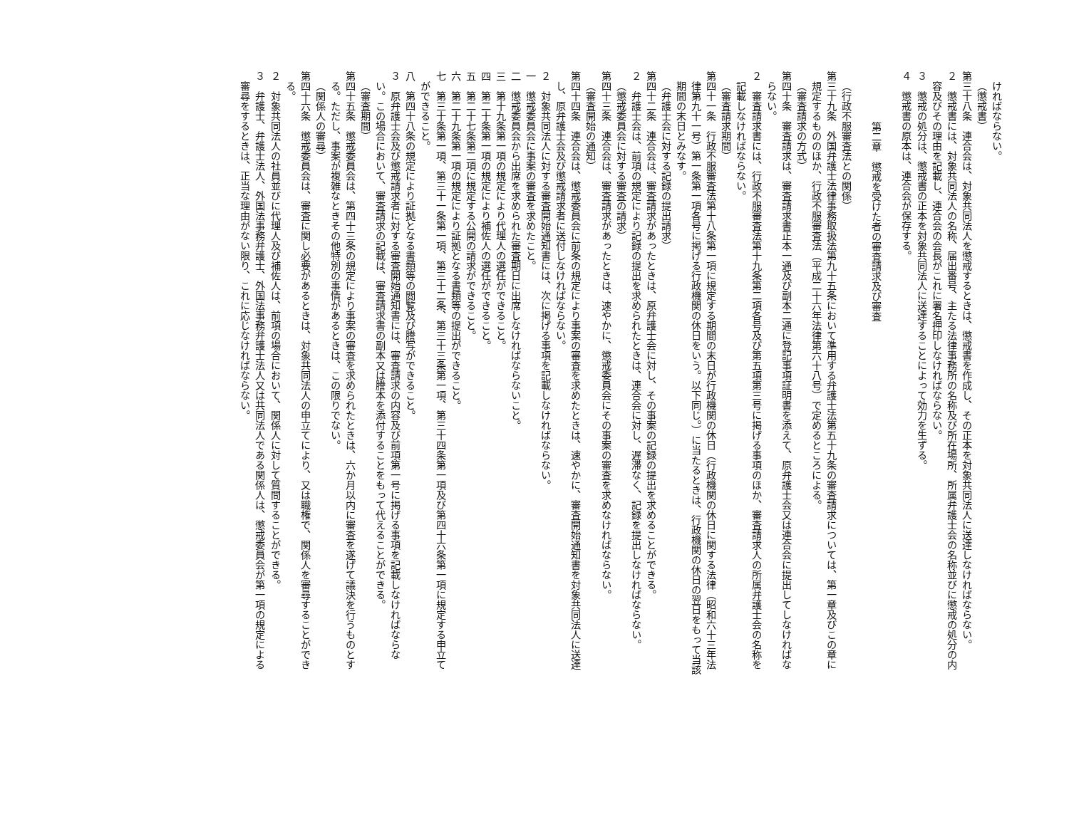ければならない。
（懲戒書）
第三十八条　連合会は、対象共同法人を懲戒するときは、懲戒書を作成し、その正本を対象共同法人に送達しなければならない。
２　懲戒書には、対象共同法人の名称、届出番号、主たる法律事務所の名称及び所在場所、所属弁護士会の名称並びに懲戒の処分の内容及びその理由を記載し、連合会の会長がこれに署名押印しなければならない。
３　懲戒の処分は、懲戒書の正本を対象共同法人に送達することによって効力を生ずる。
４　懲戒書の原本は、連合会が保存する。
第二章　懲戒を受けた者の審査請求及び審査
（行政不服審査法との関係）
第三十九条　外国弁護士法律事務取扱法第九十五条において準用する弁護士法第五十九条の審査請求については、第一章及びこの章に規定するもののほか、行政不服審査法（平成二十六年法律第六十八号）で定めるところによる。
（審査請求の方式）
第四十条　審査請求は、審査請求書正本一通及び副本二通に登記事項証明書を添えて、原弁護士会又は連合会に提出してしなければならない。
２　審査請求書には、行政不服審査法第十九条第二項各号及び第五項第三号に掲げる事項のほか、審査請求人の所属弁護士会の名称を記載しなければならない。
（審査請求期間）
第四十一条　行政不服審査法第十八条第一項に規定する期間の末日が行政機関の休日（行政機関の休日に関する法律（昭和六十三年法律第九十一号）第一条第一項各号に掲げる行政機関の休日をいう。以下同じ。）に当たるときは、行政機関の休日の翌日をもって当該期間の末日とみなす。
（弁護士会に対する記録の提出請求）
第四十二条　連合会は、審査請求があったときは、原弁護士会に対し、その事案の記録の提出を求めることができる。
２　弁護士会は、前項の規定により記録の提出を求められたときは、連合会に対し、遅滞なく、記録を提出しなければならない。
（懲戒委員会に対する審査の請求）
第四十三条　連合会は、審査請求があったときは、速やかに、懲戒委員会にその事案の審査を求めなければならない。
（審査開始の通知）
第四十四条　連合会は、懲戒委員会に前条の規定により事案の審査を求めたときは、速やかに、審査開始通知書を対象共同法人に送達し、原弁護士会及び懲戒請求者に送付しなければならない。
２　対象共同法人に対する審査開始通知書には、次に掲げる事項を記載しなければならない。
一　懲戒委員会に事案の審査を求めたこと。
二　懲戒委員会から出席を求められた審査期日に出席しなければならないこと。
三　第十九条第一項の規定により代理人の選任ができること。
四　第二十条第一項の規定により補佐人の選任ができること。
五　第二十七条第二項に規定する公開の請求ができること。
六　第二十九条第一項の規定により証拠となる書類等の提出ができること。
七　第三十条第一項、第三十一条第一項、第三十二条、第三十三条第一項、第三十四条第一項及び第四十六条第一項に規定する申立てができること。
八　第四十八条の規定により証拠となる書類等の閲覧及び謄写ができること。
３　原弁護士会及び懲戒請求者に対する審査開始通知書には、審査請求の内容及び前項第一号に掲げる事項を記載しなければならない。この場合において、審査請求の記載は、審査請求書の副本又は謄本を添付することをもって代えることができる。
（審査期間）
第四十五条　懲戒委員会は、第四十三条の規定により事案の審査を求められたときは、六か月以内に審査を遂げて議決を行うものとする。ただし、事案が複雑なときその他特別の事情があるときは、この限りでない。
（関係人の審尋）
第四十六条　懲戒委員会は、審査に関し必要があるときは、対象共同法人の申立てにより、又は職権で、関係人を審尋することができる。
２　対象共同法人の社員並びに代理人及び補佐人は、前項の場合において、関係人に対して質問することができる。
３　弁護士、弁護士法人、外国法事務弁護士、外国法事務弁護士法人又は共同法人である関係人は、懲戒委員会が第一項の規定による審尋をするときは、正当な理由がない限り、これに応じなければならない。